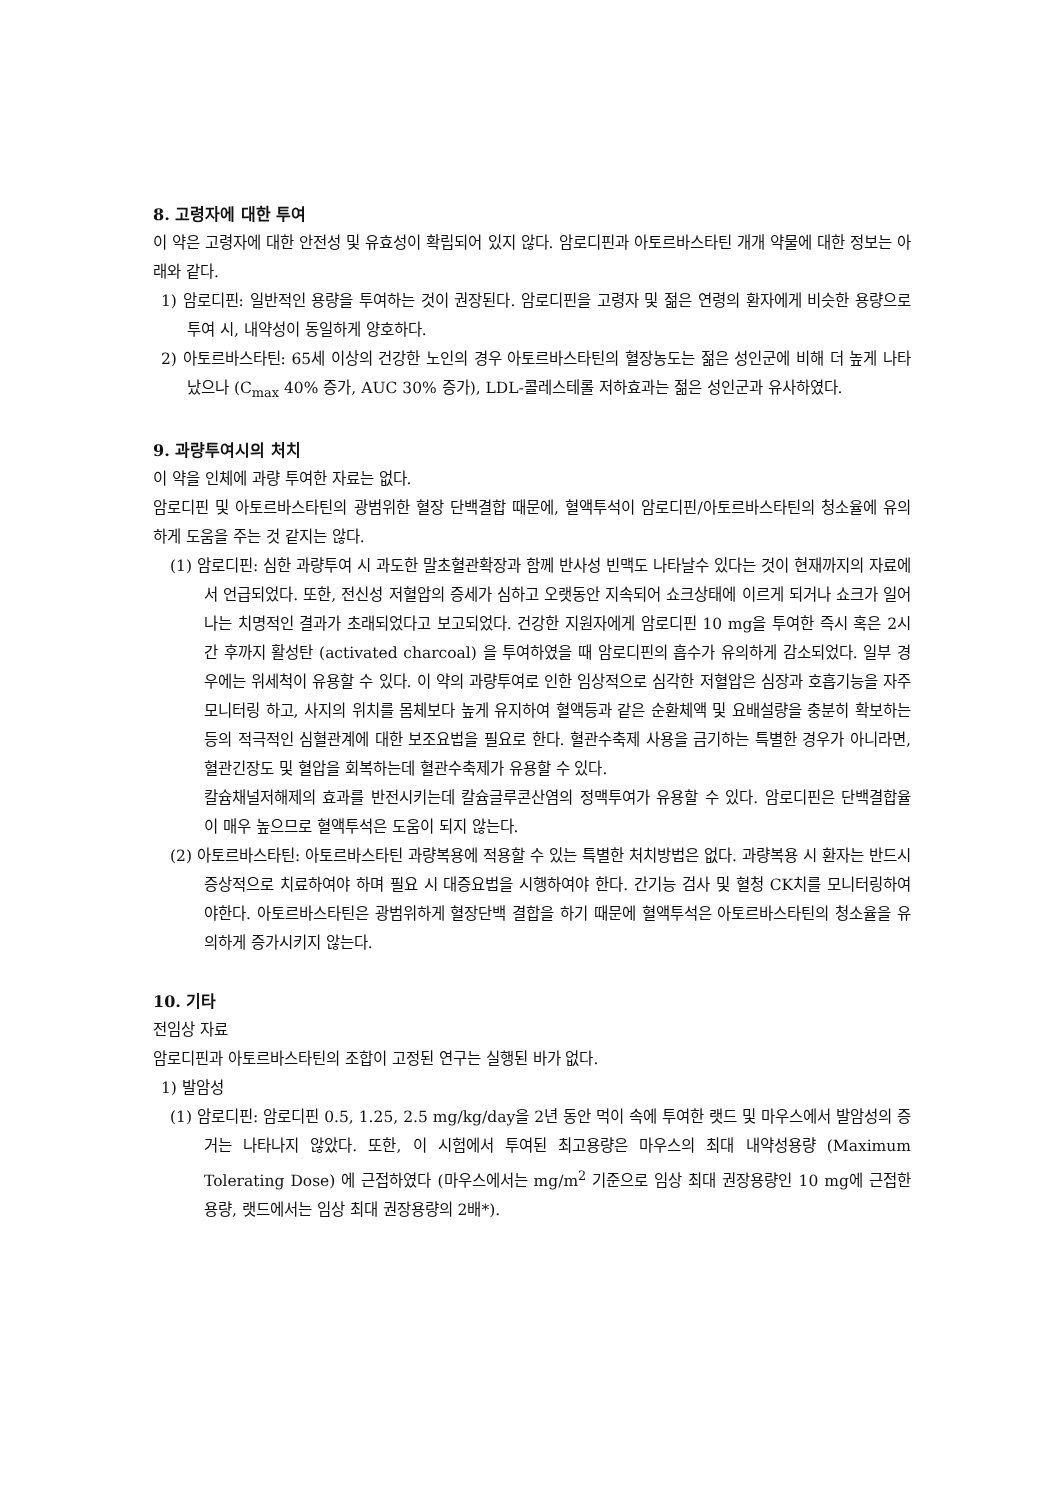8. 고령자에 대한 투여
이 약은 고령자에 대한 안전성 및 유효성이 확립되어 있지 않다. 암로디핀과 아토르바스타틴 개개 약물에 대한 정보는 아래와 같다.
1) 암로디핀: 일반적인 용량을 투여하는 것이 권장된다. 암로디핀을 고령자 및 젊은 연령의 환자에게 비슷한 용량으로 투여 시, 내약성이 동일하게 양호하다.
2) 아토르바스타틴: 65세 이상의 건강한 노인의 경우 아토르바스타틴의 혈장농도는 젊은 성인군에 비해 더 높게 나타났으나 (C<sub>max</sub> 40% 증가, AUC 30% 증가), LDL-콜레스테롤 저하효과는 젊은 성인군과 유사하였다.
9. 과량투여시의 처치
이 약을 인체에 과량 투여한 자료는 없다.
암로디핀 및 아토르바스타틴의 광범위한 혈장 단백결합 때문에, 혈액투석이 암로디핀/아토르바스타틴의 청소율에 유의하게 도움을 주는 것 같지는 않다.
(1) 암로디핀: 심한 과량투여 시 과도한 말초혈관확장과 함께 반사성 빈맥도 나타날수 있다는 것이 현재까지의 자료에서 언급되었다. 또한, 전신성 저혈압의 증세가 심하고 오랫동안 지속되어 쇼크상태에 이르게 되거나 쇼크가 일어나는 치명적인 결과가 초래되었다고 보고되었다. 건강한 지원자에게 암로디핀 10 mg을 투여한 즉시 혹은 2시간 후까지 활성탄 (activated charcoal) 을 투여하였을 때 암로디핀의 흡수가 유의하게 감소되었다. 일부 경우에는 위세척이 유용할 수 있다. 이 약의 과량투여로 인한 임상적으로 심각한 저혈압은 심장과 호흡기능을 자주 모니터링 하고, 사지의 위치를 몸체보다 높게 유지하여 혈액등과 같은 순환체액 및 요배설량을 충분히 확보하는 등의 적극적인 심혈관계에 대한 보조요법을 필요로 한다. 혈관수축제 사용을 금기하는 특별한 경우가 아니라면, 혈관긴장도 및 혈압을 회복하는데 혈관수축제가 유용할 수 있다.
칼슘채널저해제의 효과를 반전시키는데 칼슘글루콘산염의 정맥투여가 유용할 수 있다. 암로디핀은 단백결합율이 매우 높으므로 혈액투석은 도움이 되지 않는다.
(2) 아토르바스타틴: 아토르바스타틴 과량복용에 적용할 수 있는 특별한 처치방법은 없다. 과량복용 시 환자는 반드시 증상적으로 치료하여야 하며 필요 시 대증요법을 시행하여야 한다. 간기능 검사 및 혈청 CK치를 모니터링하여야한다. 아토르바스타틴은 광범위하게 혈장단백 결합을 하기 때문에 혈액투석은 아토르바스타틴의 청소율을 유의하게 증가시키지 않는다.
10. 기타
전임상 자료
암로디핀과 아토르바스타틴의 조합이 고정된 연구는 실행된 바가 없다.
1) 발암성
(1) 암로디핀: 암로디핀 0.5, 1.25, 2.5 mg/kg/day을 2년 동안 먹이 속에 투여한 랫드 및 마우스에서 발암성의 증거는 나타나지 않았다. 또한, 이 시험에서 투여된 최고용량은 마우스의 최대 내약성용량 (Maximum Tolerating Dose) 에 근접하였다 (마우스에서는 mg/m<sup>2</sup> 기준으로 임상 최대 권장용량인 10 mg에 근접한 용량, 랫드에서는 임상 최대 권장용량의 2배*).